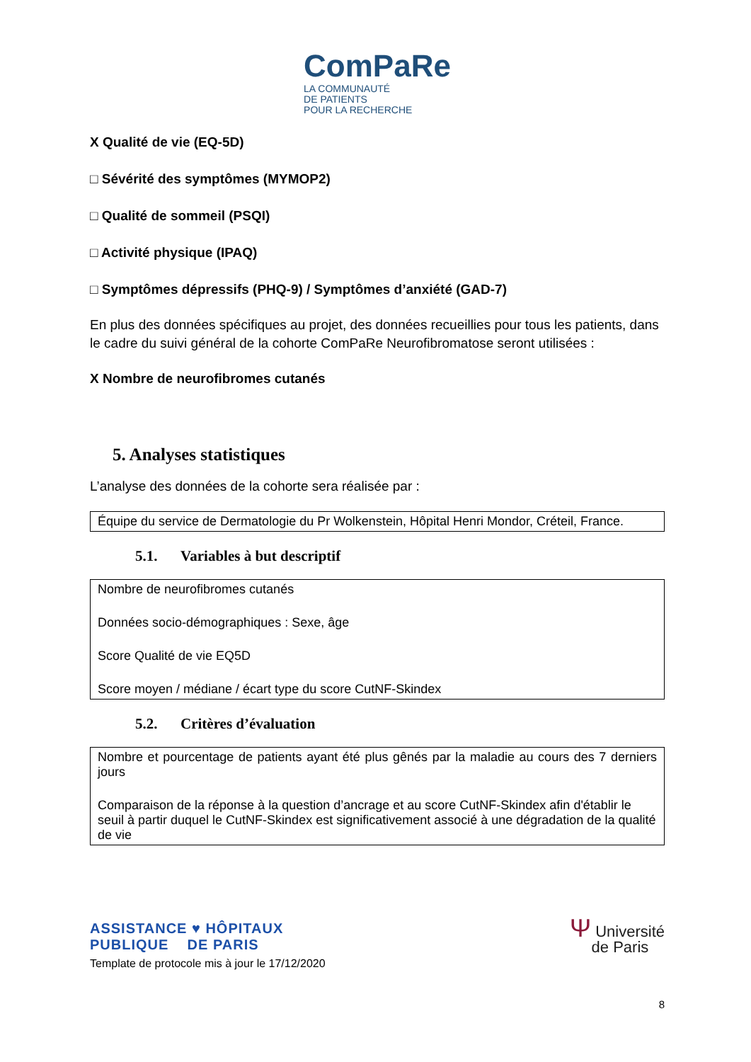ComPaRe
LA COMMUNAUTÉ
DE PATIENTS
POUR LA RECHERCHE
X Qualité de vie (EQ-5D)
□ Sévérité des symptômes (MYMOP2)
□ Qualité de sommeil (PSQI)
□ Activité physique (IPAQ)
□ Symptômes dépressifs (PHQ-9) / Symptômes d’anxiété (GAD-7)
En plus des données spécifiques au projet, des données recueillies pour tous les patients, dans le cadre du suivi général de la cohorte ComPaRe Neurofibromatose seront utilisées :
X Nombre de neurofibromes cutanés
5. Analyses statistiques
L’analyse des données de la cohorte sera réalisée par :
Équipe du service de Dermatologie du Pr Wolkenstein, Hôpital Henri Mondor, Créteil, France.
5.1. Variables à but descriptif
Nombre de neurofibromes cutanés
Données socio-démographiques : Sexe, âge
Score Qualité de vie EQ5D
Score moyen / médiane / écart type du score CutNF-Skindex
5.2. Critères d’évaluation
Nombre et pourcentage de patients ayant été plus gênés par la maladie au cours des 7 derniers jours
Comparaison de la réponse à la question d’ancrage et au score CutNF-Skindex afin d'établir le seuil à partir duquel le CutNF-Skindex est significativement associé à une dégradation de la qualité de vie
ASSISTANCE ♥ HÔPITAUX
PUBLIQUE DE PARIS
Template de protocole mis à jour le 17/12/2020
Ψ Université
de Paris
8